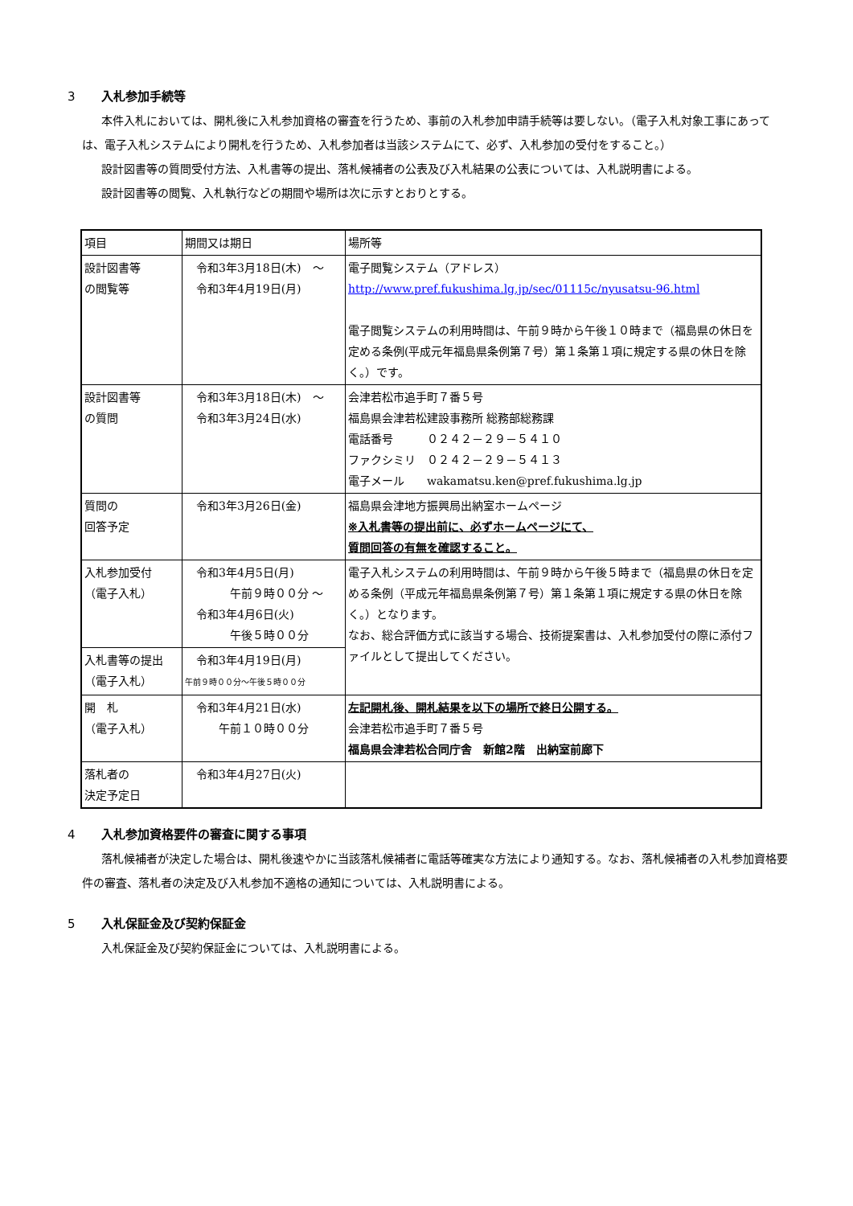3 入札参加手続等
本件入札においては、開札後に入札参加資格の審査を行うため、事前の入札参加申請手続等は要しない。（電子入札対象工事にあっては、電子入札システムにより開札を行うため、入札参加者は当該システムにて、必ず、入札参加の受付をすること。）
設計図書等の質問受付方法、入札書等の提出、落札候補者の公表及び入札結果の公表については、入札説明書による。
設計図書等の閲覧、入札執行などの期間や場所は次に示すとおりとする。
| 項目 | 期間又は期日 | 場所等 |
| 設計図書等 の閲覧等 | 令和3年3月18日(木) ～ 令和3年4月19日(月) | 電子閲覧システム（アドレス） http://www.pref.fukushima.lg.jp/sec/01115c/nyusatsu-96.html 電子閲覧システムの利用時間は、午前９時から午後１０時まで（福島県の休日を定める条例(平成元年福島県条例第７号）第１条第１項に規定する県の休日を除く。）です。 |
| 設計図書等 の質問 | 令和3年3月18日(木) ～ 令和3年3月24日(水) | 会津若松市追手町７番５号 福島県会津若松建設事務所 総務部総務課 電話番号 ０２４２－２９－５４１０ ファクシミリ ０２４２－２９－５４１３ 電子メール wakamatsu.ken@pref.fukushima.lg.jp |
| 質問の 回答予定 | 令和3年3月26日(金) | 福島県会津地方振興局出納室ホームページ ※入札書等の提出前に、必ずホームページにて、 質問回答の有無を確認すること。 |
| 入札参加受付 （電子入札） | 令和3年4月5日(月) 午前９時００分 ～ 令和3年4月6日(火) 午後５時００分 | 電子入札システムの利用時間は、午前９時から午後５時まで（福島県の休日を定める条例（平成元年福島県条例第７号）第１条第１項に規定する県の休日を除く。）となります。 なお、総合評価方式に該当する場合、技術提案書は、入札参加受付の際に添付ファイルとして提出してください。 |
| 入札書等の提出 （電子入札） | 令和3年4月19日(月) 午前９時００分～午後５時００分 | |
| 開 札 （電子入札） | 令和3年4月21日(水) 午前１０時００分 | 左記開札後、開札結果を以下の場所で終日公開する。 会津若松市追手町７番５号 福島県会津若松合同庁舎 新館2階 出納室前廊下 |
| 落札者の 決定予定日 | 令和3年4月27日(火) | |
4 入札参加資格要件の審査に関する事項
落札候補者が決定した場合は、開札後速やかに当該落札候補者に電話等確実な方法により通知する。なお、落札候補者の入札参加資格要件の審査、落札者の決定及び入札参加不適格の通知については、入札説明書による。
5 入札保証金及び契約保証金
入札保証金及び契約保証金については、入札説明書による。